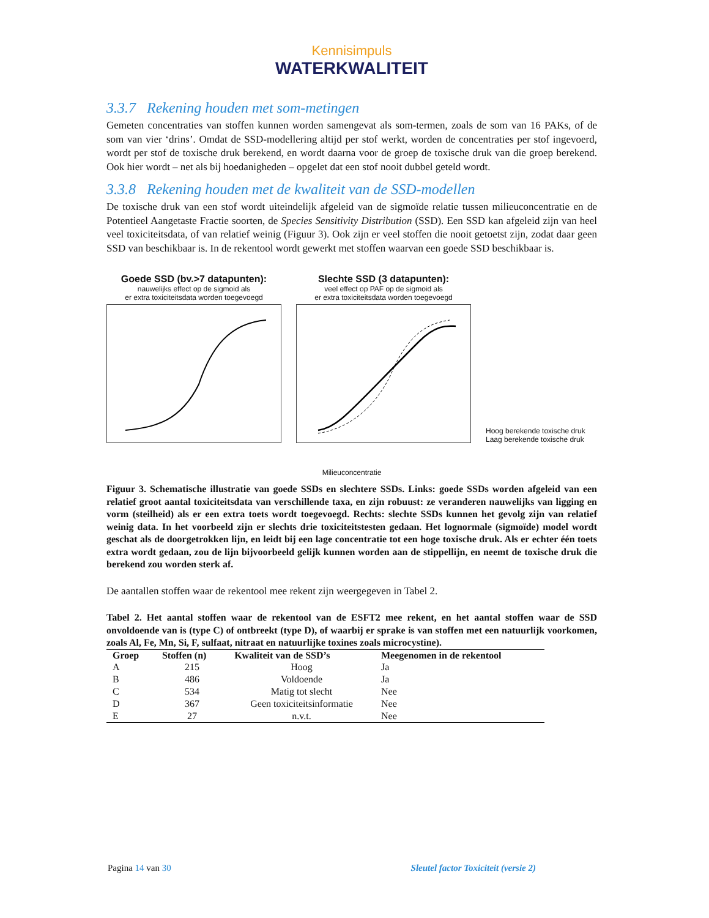Kennisimpuls
WATERKWALITEIT
3.3.7 Rekening houden met som-metingen
Gemeten concentraties van stoffen kunnen worden samengevat als som-termen, zoals de som van 16 PAKs, of de som van vier ‘drins’. Omdat de SSD-modellering altijd per stof werkt, worden de concentraties per stof ingevoerd, wordt per stof de toxische druk berekend, en wordt daarna voor de groep de toxische druk van die groep berekend. Ook hier wordt – net als bij hoedanigheden – opgelet dat een stof nooit dubbel geteld wordt.
3.3.8 Rekening houden met de kwaliteit van de SSD-modellen
De toxische druk van een stof wordt uiteindelijk afgeleid van de sigmoïde relatie tussen milieuconcentratie en de Potentieel Aangetaste Fractie soorten, de Species Sensitivity Distribution (SSD). Een SSD kan afgeleid zijn van heel veel toxiciteitsdata, of van relatief weinig (Figuur 3). Ook zijn er veel stoffen die nooit getoetst zijn, zodat daar geen SSD van beschikbaar is. In de rekentool wordt gewerkt met stoffen waarvan een goede SSD beschikbaar is.
Goede SSD (bv.>7 datapunten):
nauwelijks effect op de sigmoid als
er extra toxiciteitsdata worden toegevoegd
Slechte SSD (3 datapunten):
veel effect op PAF op de sigmoid als
er extra toxiciteitsdata worden toegevoegd
Hoog berekende toxische druk
Laag berekende toxische druk
Milieuconcentratie
Figuur 3. Schematische illustratie van goede SSDs en slechtere SSDs. Links: goede SSDs worden afgeleid van een relatief groot aantal toxiciteitsdata van verschillende taxa, en zijn robuust: ze veranderen nauwelijks van ligging en vorm (steilheid) als er een extra toets wordt toegevoegd. Rechts: slechte SSDs kunnen het gevolg zijn van relatief weinig data. In het voorbeeld zijn er slechts drie toxiciteitstesten gedaan. Het lognormale (sigmoïde) model wordt geschat als de doorgetrokken lijn, en leidt bij een lage concentratie tot een hoge toxische druk. Als er echter één toets extra wordt gedaan, zou de lijn bijvoorbeeld gelijk kunnen worden aan de stippellijn, en neemt de toxische druk die berekend zou worden sterk af.
De aantallen stoffen waar de rekentool mee rekent zijn weergegeven in Tabel 2.
Tabel 2. Het aantal stoffen waar de rekentool van de ESFT2 mee rekent, en het aantal stoffen waar de SSD onvoldoende van is (type C) of ontbreekt (type D), of waarbij er sprake is van stoffen met een natuurlijk voorkomen, zoals Al, Fe, Mn, Si, F, sulfaat, nitraat en natuurlijke toxines zoals microcystine).
| Groep | Stoffen (n) | Kwaliteit van de SSD’s | Meegenomen in de rekentool |
| --- | --- | --- | --- |
| A | 215 | Hoog | Ja |
| B | 486 | Voldoende | Ja |
| C | 534 | Matig tot slecht | Nee |
| D | 367 | Geen toxiciteitsinformatie | Nee |
| E | 27 | n.v.t. | Nee |
Pagina 14 van 30 Sleutel factor Toxiciteit (versie 2)